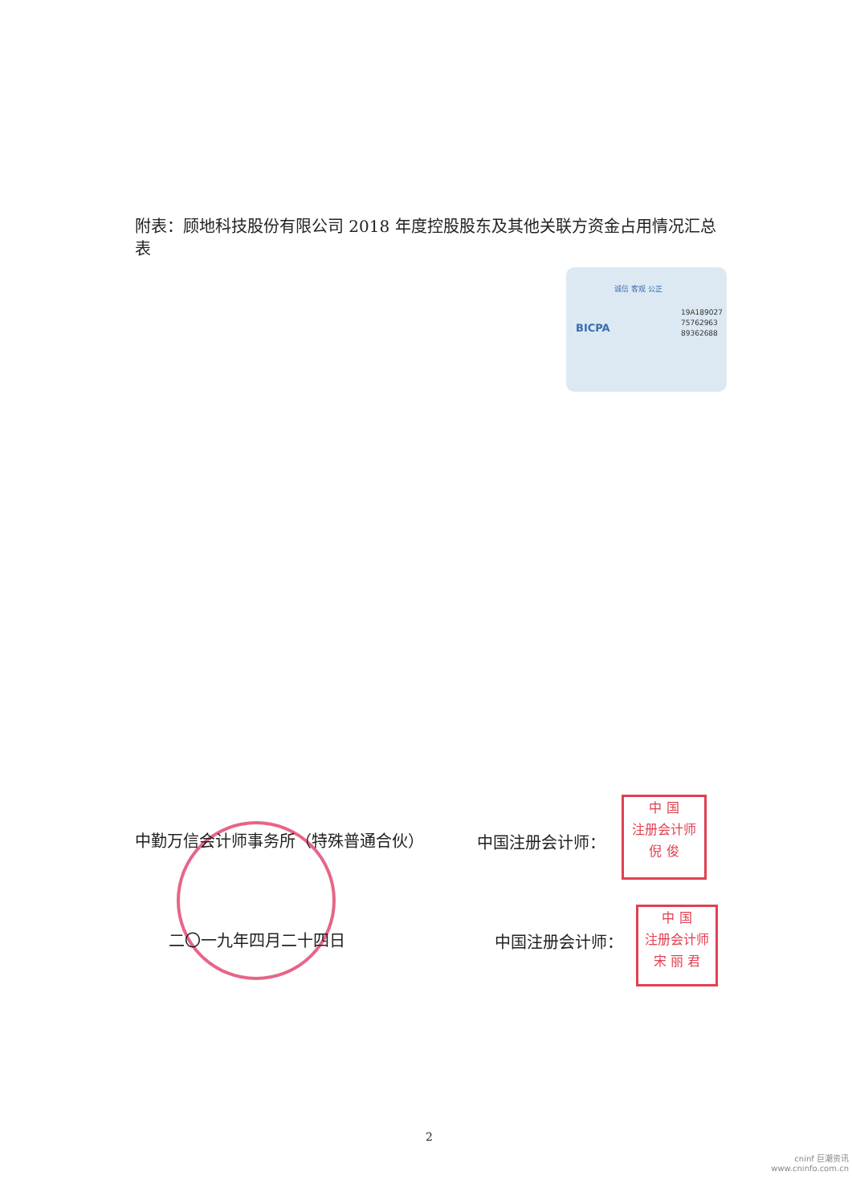附表：顾地科技股份有限公司 2018 年度控股股东及其他关联方资金占用情况汇总表
诚信 客观 公正
BICPA
19A189027
75762963
89362688
中勤万信会计师事务所（特殊普通合伙） 中国注册会计师：
中 国
注册会计师
倪 俊
二〇一九年四月二十四日 中国注册会计师：
中 国
注册会计师
宋 丽 君
2
cninf 巨潮资讯
www.cninfo.com.cn